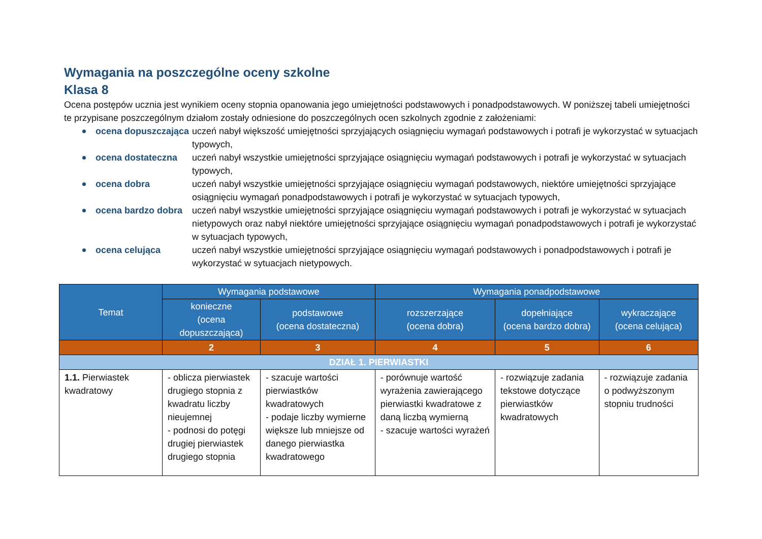Wymagania na poszczególne oceny szkolne
Klasa 8
Ocena postępów ucznia jest wynikiem oceny stopnia opanowania jego umiejętności podstawowych i ponadpodstawowych. W poniższej tabeli umiejętności te przypisane poszczególnym działom zostały odniesione do poszczególnych ocen szkolnych zgodnie z założeniami:
ocena dopuszczająca uczeń nabył większość umiejętności sprzyjających osiągnięciu wymagań podstawowych i potrafi je wykorzystać w sytuacjach typowych,
ocena dostateczna uczeń nabył wszystkie umiejętności sprzyjające osiągnięciu wymagań podstawowych i potrafi je wykorzystać w sytuacjach typowych,
ocena dobra uczeń nabył wszystkie umiejętności sprzyjające osiągnięciu wymagań podstawowych, niektóre umiejętności sprzyjające osiągnięciu wymagań ponadpodstawowych i potrafi je wykorzystać w sytuacjach typowych,
ocena bardzo dobra uczeń nabył wszystkie umiejętności sprzyjające osiągnięciu wymagań podstawowych i potrafi je wykorzystać w sytuacjach nietypowych oraz nabył niektóre umiejętności sprzyjające osiągnięciu wymagań ponadpodstawowych i potrafi je wykorzystać w sytuacjach typowych,
ocena celująca uczeń nabył wszystkie umiejętności sprzyjające osiągnięciu wymagań podstawowych i ponadpodstawowych i potrafi je wykorzystać w sytuacjach nietypowych.
| Temat | Wymagania podstawowe | | Wymagania ponadpodstawowe | | |
| --- | --- | --- | --- | --- | --- |
| | konieczne (ocena dopuszczająca) | podstawowe (ocena dostateczna) | rozszerzające (ocena dobra) | dopełniające (ocena bardzo dobra) | wykraczające (ocena celująca) |
| | 2 | 3 | 4 | 5 | 6 |
| DZIAŁ 1. PIERWIASTKI | | | | | |
| 1.1. Pierwiastek kwadratowy | - oblicza pierwiastek drugiego stopnia z kwadratu liczby nieujemnej - podnosi do potęgi drugiej pierwiastek drugiego stopnia | - szacuje wartości pierwiastków kwadratowych - podaje liczby wymierne większe lub mniejsze od danego pierwiastka kwadratowego | - porównuje wartość wyrażenia zawierającego pierwiastki kwadratowe z daną liczbą wymierną - szacuje wartości wyrażeń | - rozwiązuje zadania tekstowe dotyczące pierwiastków kwadratowych | - rozwiązuje zadania o podwyższonym stopniu trudności |